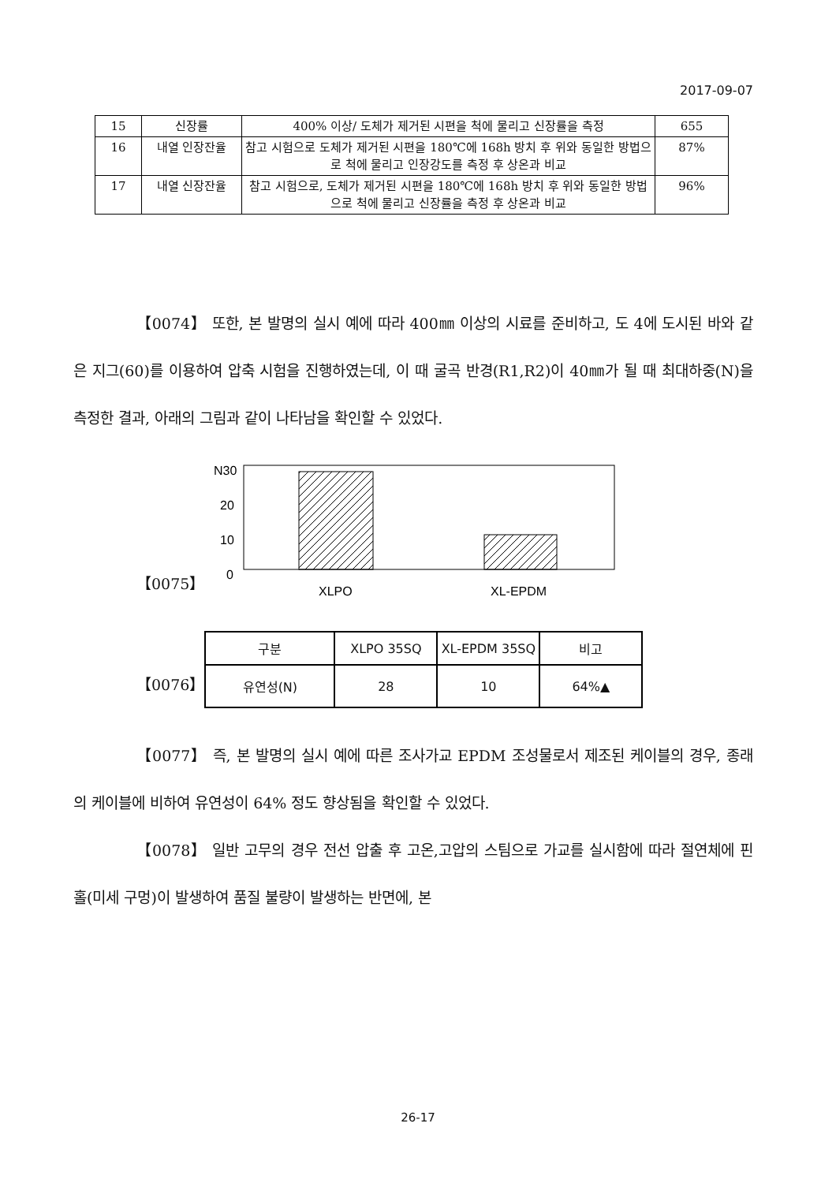2017-09-07
| 15 | 신장률 | 400% 이상/ 도체가 제거된 시편을 척에 물리고 신장률을 측정 | 655 |
| 16 | 내열 인장잔율 | 참고 시험으로 도체가 제거된 시편을 180℃에 168h 방치 후 위와 동일한 방법으로 척에 물리고 인장강도를 측정 후 상온과 비교 | 87% |
| 17 | 내열 신장잔율 | 참고 시험으로, 도체가 제거된 시편을 180℃에 168h 방치 후 위와 동일한 방법으로 척에 물리고 신장률을 측정 후 상온과 비교 | 96% |
【0074】 또한, 본 발명의 실시 예에 따라 400㎜ 이상의 시료를 준비하고, 도 4에 도시된 바와 같은 지그(60)를 이용하여 압축 시험을 진행하였는데, 이 때 굴곡 반경(R1,R2)이 40㎜가 될 때 최대하중(N)을 측정한 결과, 아래의 그림과 같이 나타남을 확인할 수 있었다.
【0075】
N30
20
10
0
XLPO
XL-EPDM
【0076】
| 구분 | XLPO 35SQ | XL-EPDM 35SQ | 비고 |
| 유연성(N) | 28 | 10 | 64%▲ |
【0077】 즉, 본 발명의 실시 예에 따른 조사가교 EPDM 조성물로서 제조된 케이블의 경우, 종래의 케이블에 비하여 유연성이 64% 정도 향상됨을 확인할 수 있었다.
【0078】 일반 고무의 경우 전선 압출 후 고온,고압의 스팀으로 가교를 실시함에 따라 절연체에 핀홀(미세 구멍)이 발생하여 품질 불량이 발생하는 반면에, 본
26-17